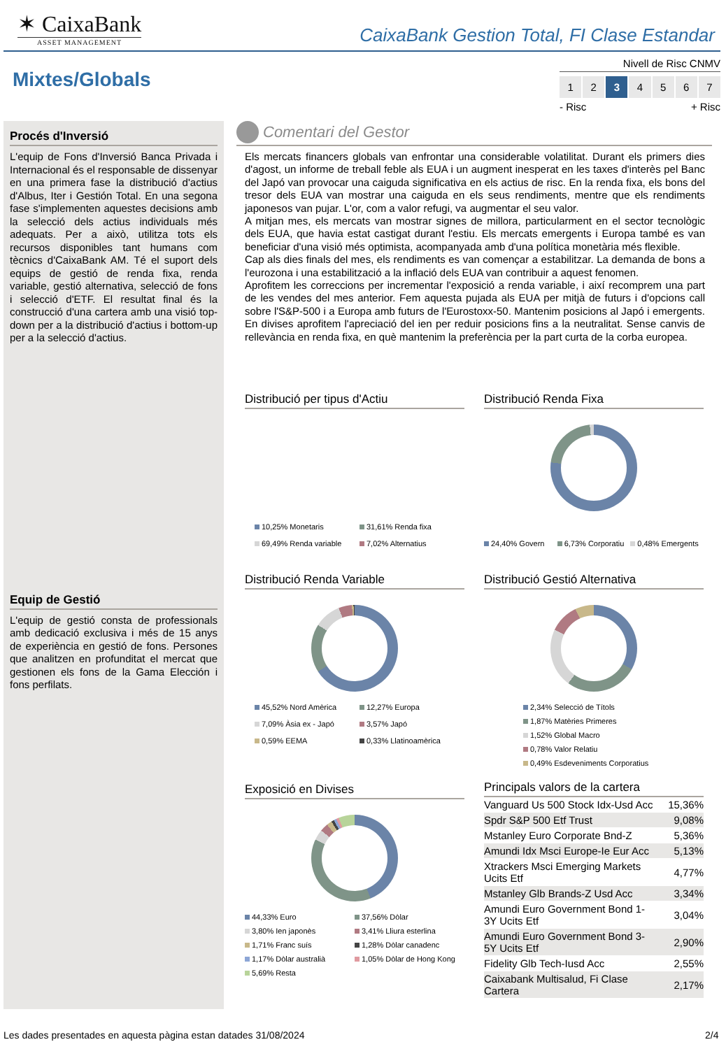✶ CaixaBank
ASSET MANAGEMENT
CaixaBank Gestion Total, FI Clase Estandar
Mixtes/Globals
Nivell de Risc CNMV
1 2 3 4567
- Risc + Risc
Procés d'Inversió
L'equip de Fons d'Inversió Banca Privada i Internacional és el responsable de dissenyar en una primera fase la distribució d'actius d'Albus, Iter i Gestión Total. En una segona fase s'implementen aquestes decisions amb la selecció dels actius individuals més adequats. Per a això, utilitza tots els recursos disponibles tant humans com tècnics d'CaixaBank AM. Té el suport dels equips de gestió de renda fixa, renda variable, gestió alternativa, selecció de fons i selecció d'ETF. El resultat final és la construcció d'una cartera amb una visió top-down per a la distribució d'actius i bottom-up per a la selecció d'actius.
Equip de Gestió
L'equip de gestió consta de professionals amb dedicació exclusiva i més de 15 anys de experiència en gestió de fons. Persones que analitzen en profunditat el mercat que gestionen els fons de la Gama Elección i fons perfilats.
Comentari del Gestor
Els mercats financers globals van enfrontar una considerable volatilitat. Durant els primers dies d'agost, un informe de treball feble als EUA i un augment inesperat en les taxes d'interès pel Banc del Japó van provocar una caiguda significativa en els actius de risc. En la renda fixa, els bons del tresor dels EUA van mostrar una caiguda en els seus rendiments, mentre que els rendiments japonesos van pujar. L'or, com a valor refugi, va augmentar el seu valor.
A mitjan mes, els mercats van mostrar signes de millora, particularment en el sector tecnològic dels EUA, que havia estat castigat durant l'estiu. Els mercats emergents i Europa també es van beneficiar d'una visió més optimista, acompanyada amb d'una política monetària més flexible.
Cap als dies finals del mes, els rendiments es van començar a estabilitzar. La demanda de bons a l'eurozona i una estabilització a la inflació dels EUA van contribuir a aquest fenomen.
Aprofitem les correccions per incrementar l'exposició a renda variable, i així recomprem una part de les vendes del mes anterior. Fem aquesta pujada als EUA per mitjà de futurs i d'opcions call sobre l'S&P-500 i a Europa amb futurs de l'Eurostoxx-50. Mantenim posicions al Japó i emergents. En divises aprofitem l'apreciació del ien per reduir posicions fins a la neutralitat. Sense canvis de rellevància en renda fixa, en què mantenim la preferència per la part curta de la corba europea.
Distribució per tipus d'Actiu
10,25% Monetaris 31,61% Renda fixa 69,49% Renda variable 7,02% Alternatius
Distribució Renda Fixa
24,40% Govern 6,73% Corporatiu 0,48% Emergents
Distribució Renda Variable
45,52% Nord Amèrica 12,27% Europa 7,09% Àsia ex - Japó 3,57% Japó 0,59% EEMA 0,33% Llatinoamèrica
Distribució Gestió Alternativa
2,34% Selecció de Títols
1,87% Matèries Primeres
1,52% Global Macro
0,78% Valor Relatiu
0,49% Esdeveniments Corporatius
Exposició en Divises
44,33% Euro 37,56% Dòlar 3,80% Ien japonès 3,41% Lliura esterlina 1,71% Franc suís 1,28% Dòlar canadenc 1,17% Dòlar australià 1,05% Dòlar de Hong Kong 5,69% Resta
Principals valors de la cartera
| Vanguard Us 500 Stock Idx-Usd Acc | 15,36% |
| Spdr S&P 500 Etf Trust | 9,08% |
| Mstanley Euro Corporate Bnd-Z | 5,36% |
| Amundi Idx Msci Europe-Ie Eur Acc | 5,13% |
| Xtrackers Msci Emerging Markets Ucits Etf | 4,77% |
| Mstanley Glb Brands-Z Usd Acc | 3,34% |
| Amundi Euro Government Bond 1-3Y Ucits Etf | 3,04% |
| Amundi Euro Government Bond 3-5Y Ucits Etf | 2,90% |
| Fidelity Glb Tech-Iusd Acc | 2,55% |
| Caixabank Multisalud, Fi Clase Cartera | 2,17% |
Les dades presentades en aquesta pàgina estan datades 31/08/2024
2/4